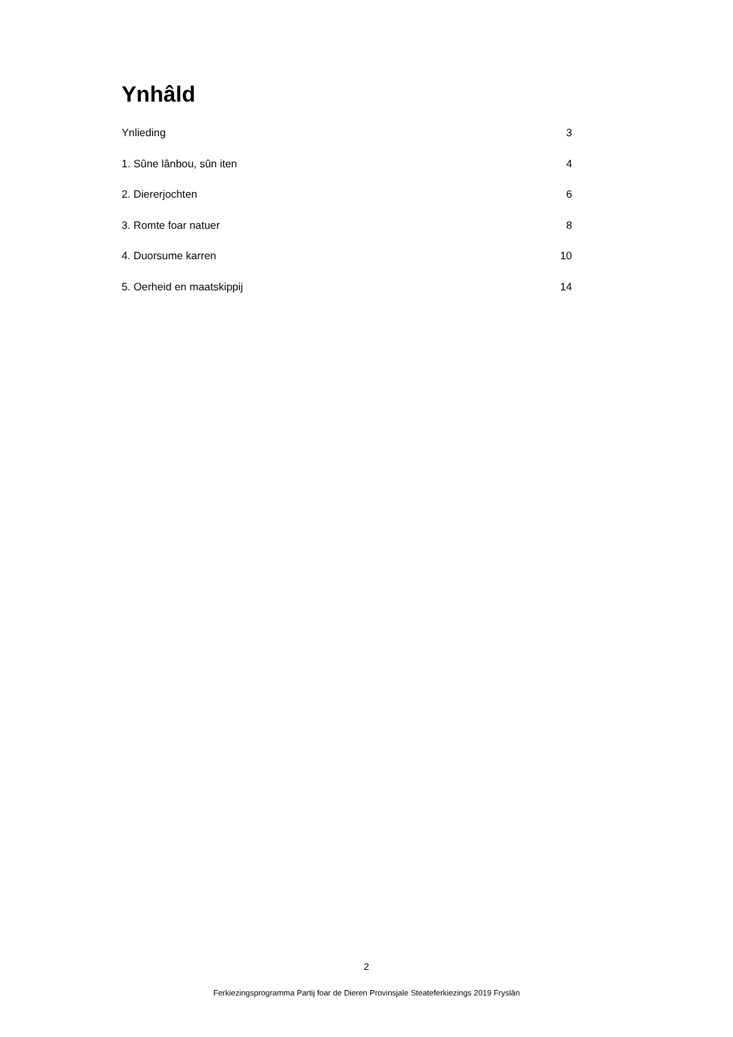Ynhâld
Ynlieding 3
1. Sûne lânbou, sûn iten 4
2. Diererjochten 6
3. Romte foar natuer 8
4. Duorsume karren 10
5. Oerheid en maatskippij 14
2
Ferkiezingsprogramma Partij foar de Dieren Provinsjale Steateferkiezings 2019 Fryslân